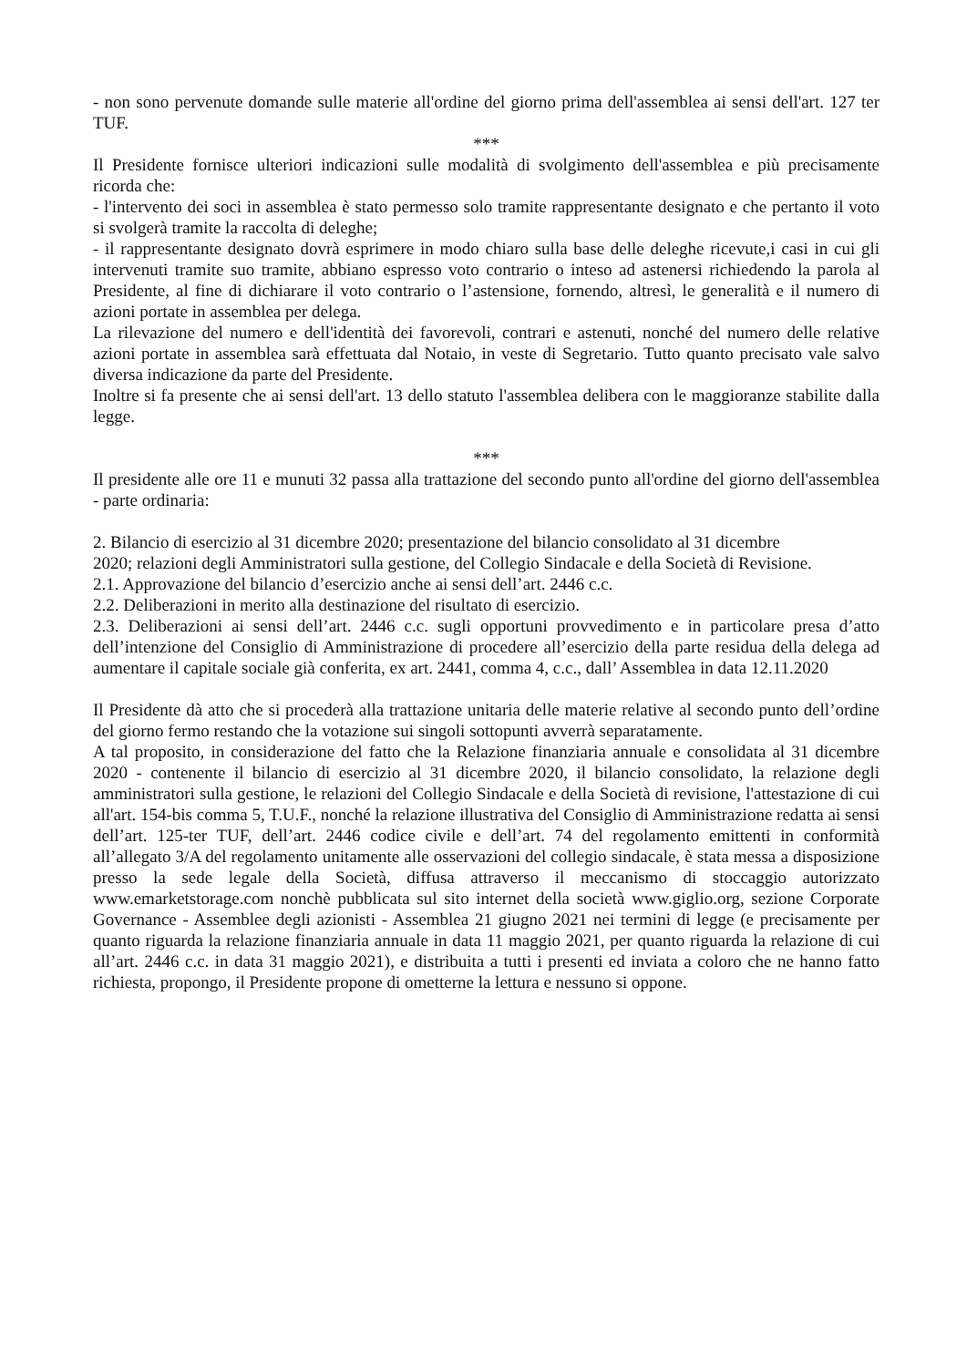- non sono pervenute domande sulle materie all'ordine del giorno prima dell'assemblea ai sensi dell'art. 127 ter TUF.
***
Il Presidente fornisce ulteriori indicazioni sulle modalità di svolgimento dell'assemblea e più precisamente ricorda che:
- l'intervento dei soci in assemblea è stato permesso solo tramite rappresentante designato e che pertanto il voto si svolgerà tramite la raccolta di deleghe;
- il rappresentante designato dovrà esprimere in modo chiaro sulla base delle deleghe ricevute,i casi in cui gli intervenuti tramite suo tramite, abbiano espresso voto contrario o inteso ad astenersi richiedendo la parola al Presidente, al fine di dichiarare il voto contrario o l’astensione, fornendo, altresì, le generalità e il numero di azioni portate in assemblea per delega.
La rilevazione del numero e dell'identità dei favorevoli, contrari e astenuti, nonché del numero delle relative azioni portate in assemblea sarà effettuata dal Notaio, in veste di Segretario. Tutto quanto precisato vale salvo diversa indicazione da parte del Presidente.
Inoltre si fa presente che ai sensi dell'art. 13 dello statuto l'assemblea delibera con le maggioranze stabilite dalla legge.
***
Il presidente alle ore 11 e munuti 32 passa alla trattazione del secondo punto all'ordine del giorno dell'assemblea - parte ordinaria:
2. Bilancio di esercizio al 31 dicembre 2020; presentazione del bilancio consolidato al 31 dicembre
2020; relazioni degli Amministratori sulla gestione, del Collegio Sindacale e della Società di Revisione.
2.1. Approvazione del bilancio d’esercizio anche ai sensi dell’art. 2446 c.c.
2.2. Deliberazioni in merito alla destinazione del risultato di esercizio.
2.3. Deliberazioni ai sensi dell’art. 2446 c.c. sugli opportuni provvedimento e in particolare presa d’atto dell’intenzione del Consiglio di Amministrazione di procedere all’esercizio della parte residua della delega ad aumentare il capitale sociale già conferita, ex art. 2441, comma 4, c.c., dall’ Assemblea in data 12.11.2020
Il Presidente dà atto che si procederà alla trattazione unitaria delle materie relative al secondo punto dell’ordine del giorno fermo restando che la votazione sui singoli sottopunti avverrà separatamente.
A tal proposito, in considerazione del fatto che la Relazione finanziaria annuale e consolidata al 31 dicembre 2020 - contenente il bilancio di esercizio al 31 dicembre 2020, il bilancio consolidato, la relazione degli amministratori sulla gestione, le relazioni del Collegio Sindacale e della Società di revisione, l'attestazione di cui all'art. 154-bis comma 5, T.U.F., nonché la relazione illustrativa del Consiglio di Amministrazione redatta ai sensi dell’art. 125-ter TUF, dell’art. 2446 codice civile e dell’art. 74 del regolamento emittenti in conformità all’allegato 3/A del regolamento unitamente alle osservazioni del collegio sindacale, è stata messa a disposizione presso la sede legale della Società, diffusa attraverso il meccanismo di stoccaggio autorizzato www.emarketstorage.com nonchè pubblicata sul sito internet della società www.giglio.org, sezione Corporate Governance - Assemblee degli azionisti - Assemblea 21 giugno 2021 nei termini di legge (e precisamente per quanto riguarda la relazione finanziaria annuale in data 11 maggio 2021, per quanto riguarda la relazione di cui all’art. 2446 c.c. in data 31 maggio 2021), e distribuita a tutti i presenti ed inviata a coloro che ne hanno fatto richiesta, propongo, il Presidente propone di ometterne la lettura e nessuno si oppone.